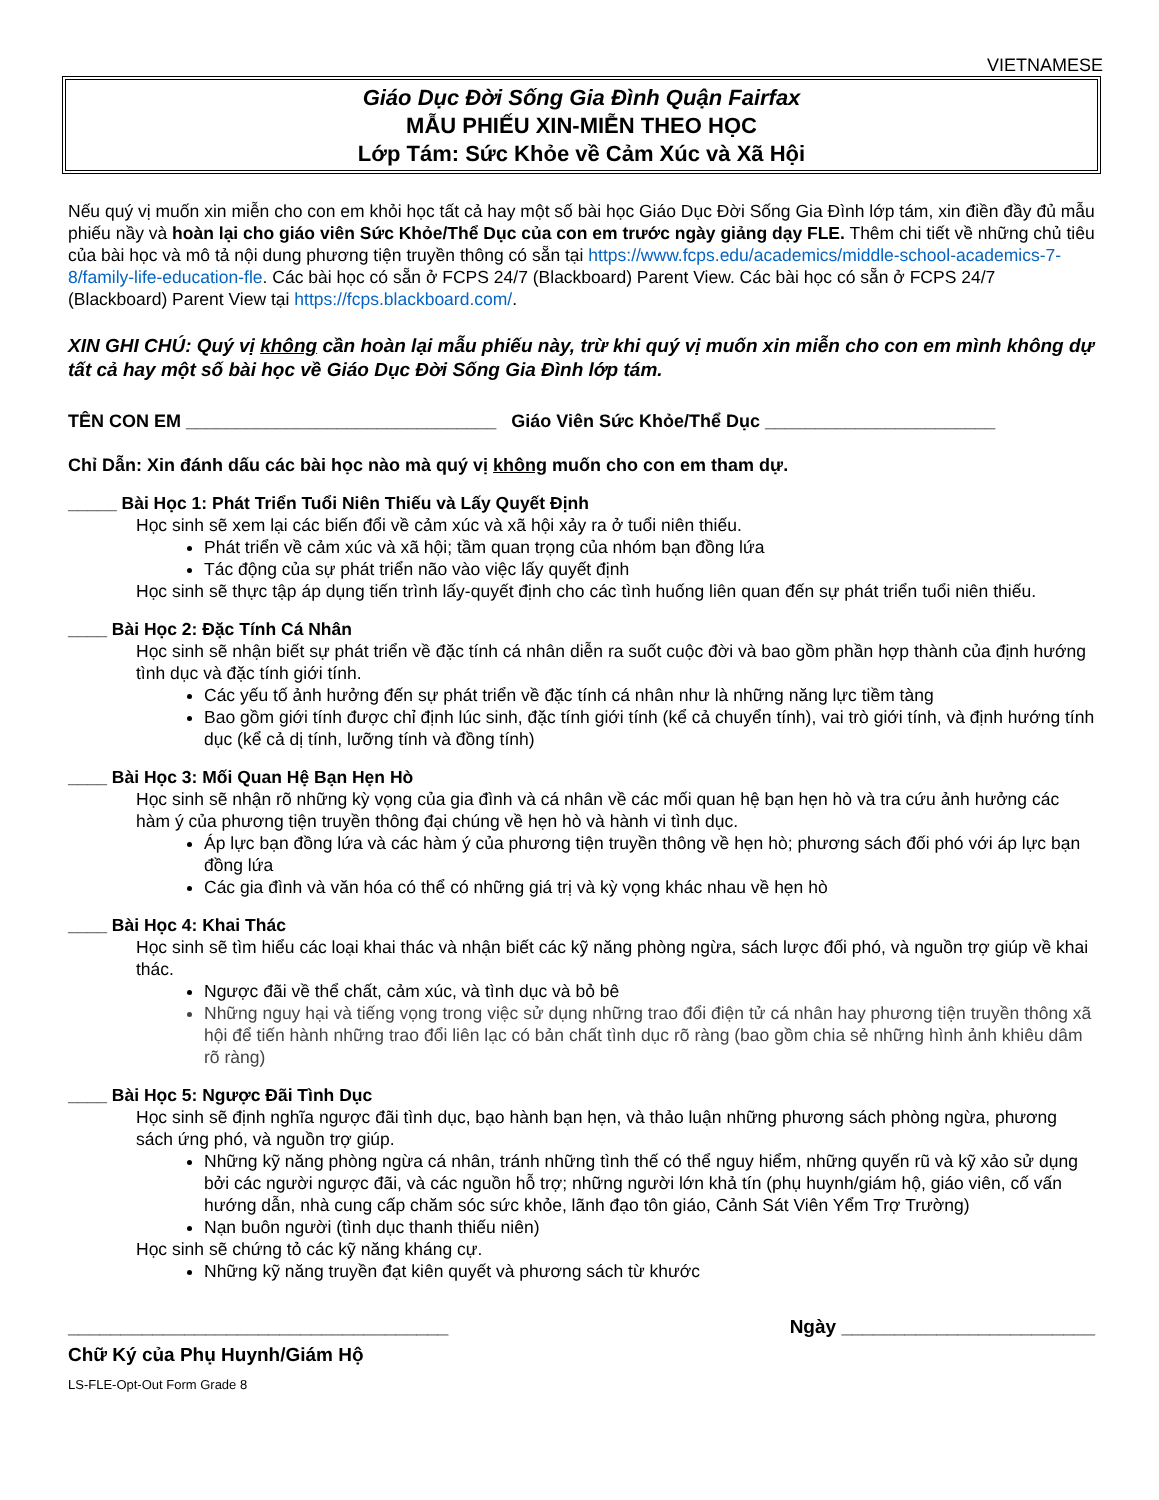VIETNAMESE
Giáo Dục Đời Sống Gia Đình Quận Fairfax
MẪU PHIẾU XIN-MIỄN THEO HỌC
Lớp Tám: Sức Khỏe về Cảm Xúc và Xã Hội
Nếu quý vị muốn xin miễn cho con em khỏi học tất cả hay một số bài học Giáo Dục Đời Sống Gia Đình lớp tám, xin điền đầy đủ mẫu phiếu nầy và hoàn lại cho giáo viên Sức Khỏe/Thể Dục của con em trước ngày giảng dạy FLE. Thêm chi tiết về những chủ tiêu của bài học và mô tả nội dung phương tiện truyền thông có sẵn tại https://www.fcps.edu/academics/middle-school-academics-7-8/family-life-education-fle. Các bài học có sẵn ở FCPS 24/7 (Blackboard) Parent View. Các bài học có sẵn ở FCPS 24/7 (Blackboard) Parent View tại https://fcps.blackboard.com/.
XIN GHI CHÚ: Quý vị không cần hoàn lại mẫu phiếu này, trừ khi quý vị muốn xin miễn cho con em mình không dự tất cả hay một số bài học về Giáo Dục Đời Sống Gia Đình lớp tám.
TÊN CON EM _______________________________ Giáo Viên Sức Khỏe/Thể Dục _______________________
Chỉ Dẫn: Xin đánh dấu các bài học nào mà quý vị không muốn cho con em tham dự.
_____ Bài Học 1: Phát Triển Tuổi Niên Thiếu và Lấy Quyết Định
Học sinh sẽ xem lại các biến đổi về cảm xúc và xã hội xảy ra ở tuổi niên thiếu.
Phát triển về cảm xúc và xã hội; tầm quan trọng của nhóm bạn đồng lứa
Tác động của sự phát triển não vào việc lấy quyết định
Học sinh sẽ thực tập áp dụng tiến trình lấy-quyết định cho các tình huống liên quan đến sự phát triển tuổi niên thiếu.
____ Bài Học 2: Đặc Tính Cá Nhân
Học sinh sẽ nhận biết sự phát triển về đặc tính cá nhân diễn ra suốt cuộc đời và bao gồm phần hợp thành của định hướng tình dục và đặc tính giới tính.
Các yếu tố ảnh hưởng đến sự phát triển về đặc tính cá nhân như là những năng lực tiềm tàng
Bao gồm giới tính được chỉ định lúc sinh, đặc tính giới tính (kể cả chuyển tính), vai trò giới tính, và định hướng tính dục (kể cả dị tính, lưỡng tính và đồng tính)
____ Bài Học 3: Mối Quan Hệ Bạn Hẹn Hò
Học sinh sẽ nhận rõ những kỳ vọng của gia đình và cá nhân về các mối quan hệ bạn hẹn hò và tra cứu ảnh hưởng các hàm ý của phương tiện truyền thông đại chúng về hẹn hò và hành vi tình dục.
Áp lực bạn đồng lứa và các hàm ý của phương tiện truyền thông về hẹn hò; phương sách đối phó với áp lực bạn đồng lứa
Các gia đình và văn hóa có thể có những giá trị và kỳ vọng khác nhau về hẹn hò
____ Bài Học 4: Khai Thác
Học sinh sẽ tìm hiểu các loại khai thác và nhận biết các kỹ năng phòng ngừa, sách lược đối phó, và nguồn trợ giúp về khai thác.
Ngược đãi về thể chất, cảm xúc, và tình dục và bỏ bê
Những nguy hại và tiếng vọng trong việc sử dụng những trao đổi điện tử cá nhân hay phương tiện truyền thông xã hội để tiến hành những trao đổi liên lạc có bản chất tình dục rõ ràng (bao gồm chia sẻ những hình ảnh khiêu dâm rõ ràng)
____ Bài Học 5: Ngược Đãi Tình Dục
Học sinh sẽ định nghĩa ngược đãi tình dục, bạo hành bạn hẹn, và thảo luận những phương sách phòng ngừa, phương sách ứng phó, và nguồn trợ giúp.
Những kỹ năng phòng ngừa cá nhân, tránh những tình thế có thể nguy hiểm, những quyến rũ và kỹ xảo sử dụng bởi các người ngược đãi, và các nguồn hỗ trợ; những người lớn khả tín (phụ huynh/giám hộ, giáo viên, cố vấn hướng dẫn, nhà cung cấp chăm sóc sức khỏe, lãnh đạo tôn giáo, Cảnh Sát Viên Yểm Trợ Trường)
Nạn buôn người (tình dục thanh thiếu niên)
Học sinh sẽ chứng tỏ các kỹ năng kháng cự.
Những kỹ năng truyền đạt kiên quyết và phương sách từ khước
____________________________________ Ngày ________________________
Chữ Ký của Phụ Huynh/Giám Hộ
LS-FLE-Opt-Out Form Grade 8